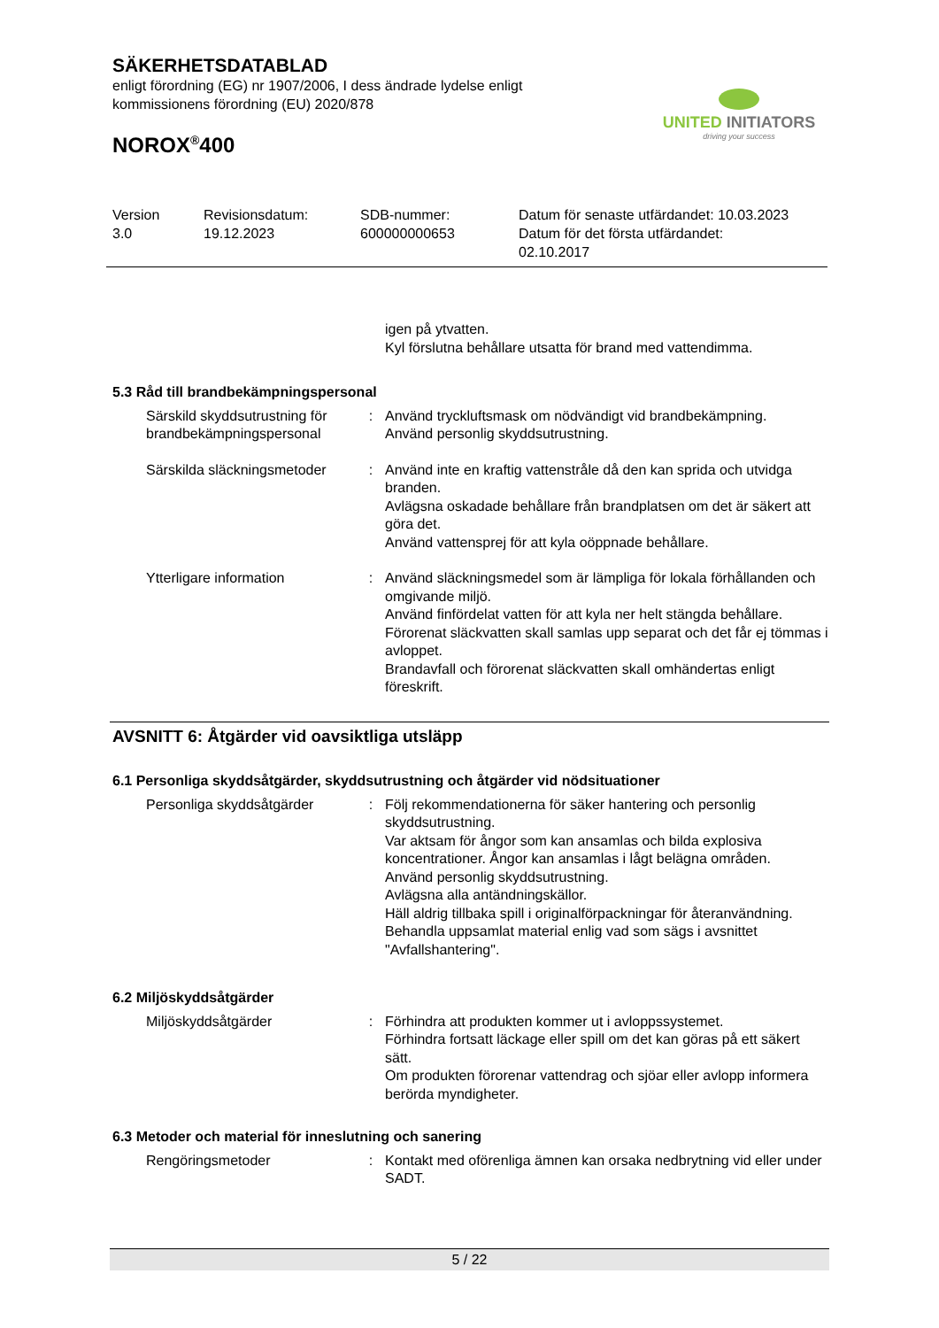SÄKERHETSDATABLAD
enligt förordning (EG) nr 1907/2006, I dess ändrade lydelse enligt
kommissionens förordning (EU) 2020/878
NOROX<sup>®</sup>400
UNITED INITIATORS
driving your success
| Version 3.0 | Revisionsdatum: 19.12.2023 | SDB-nummer: 600000000653 | Datum för senaste utfärdandet: 10.03.2023 Datum för det första utfärdandet: 02.10.2017 |
| | | igen på ytvatten. Kyl förslutna behållare utsatta för brand med vattendimma. |
5.3 Råd till brandbekämpningspersonal
| Särskild skyddsutrustning för brandbekämpningspersonal | : | Använd tryckluftsmask om nödvändigt vid brandbekämpning. Använd personlig skyddsutrustning. |
| Särskilda släckningsmetoder | : | Använd inte en kraftig vattenstråle då den kan sprida och utvidga branden. Avlägsna oskadade behållare från brandplatsen om det är säkert att göra det. Använd vattensprej för att kyla oöppnade behållare. |
| Ytterligare information | : | Använd släckningsmedel som är lämpliga för lokala förhållanden och omgivande miljö. Använd finfördelat vatten för att kyla ner helt stängda behållare. Förorenat släckvatten skall samlas upp separat och det får ej tömmas i avloppet. Brandavfall och förorenat släckvatten skall omhändertas enligt föreskrift. |
AVSNITT 6: Åtgärder vid oavsiktliga utsläpp
6.1 Personliga skyddsåtgärder, skyddsutrustning och åtgärder vid nödsituationer
| Personliga skyddsåtgärder | : | Följ rekommendationerna för säker hantering och personlig skyddsutrustning. Var aktsam för ångor som kan ansamlas och bilda explosiva koncentrationer. Ångor kan ansamlas i lågt belägna områden. Använd personlig skyddsutrustning. Avlägsna alla antändningskällor. Häll aldrig tillbaka spill i originalförpackningar för återanvändning. Behandla uppsamlat material enlig vad som sägs i avsnittet "Avfallshantering". |
6.2 Miljöskyddsåtgärder
| Miljöskyddsåtgärder | : | Förhindra att produkten kommer ut i avloppssystemet. Förhindra fortsatt läckage eller spill om det kan göras på ett säkert sätt. Om produkten förorenar vattendrag och sjöar eller avlopp informera berörda myndigheter. |
6.3 Metoder och material för inneslutning och sanering
| Rengöringsmetoder | : | Kontakt med oförenliga ämnen kan orsaka nedbrytning vid eller under SADT. |
5 / 22